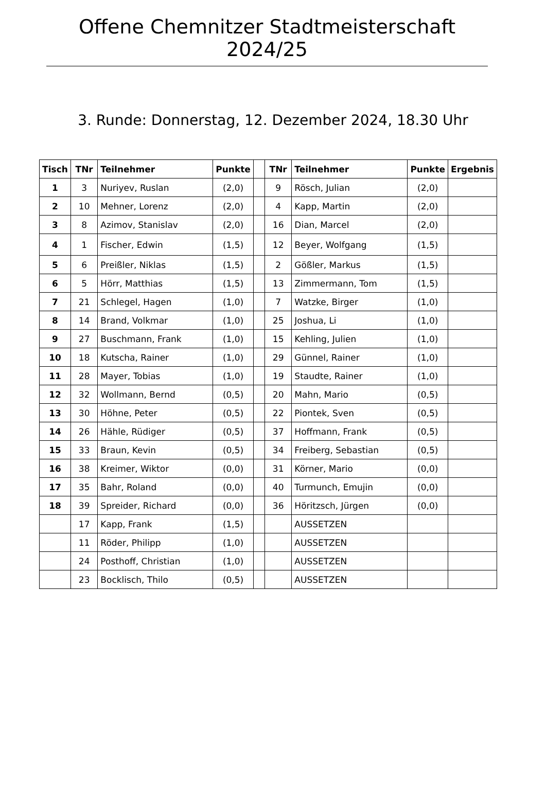Offene Chemnitzer Stadtmeisterschaft 2024/25
3. Runde: Donnerstag, 12. Dezember 2024, 18.30 Uhr
| Tisch | TNr | Teilnehmer | Punkte | | TNr | Teilnehmer | Punkte | Ergebnis |
| --- | --- | --- | --- | --- | --- | --- | --- | --- |
| 1 | 3 | Nuriyev, Ruslan | (2,0) | | 9 | Rösch, Julian | (2,0) | |
| 2 | 10 | Mehner, Lorenz | (2,0) | | 4 | Kapp, Martin | (2,0) | |
| 3 | 8 | Azimov, Stanislav | (2,0) | | 16 | Dian, Marcel | (2,0) | |
| 4 | 1 | Fischer, Edwin | (1,5) | | 12 | Beyer, Wolfgang | (1,5) | |
| 5 | 6 | Preißler, Niklas | (1,5) | | 2 | Gößler, Markus | (1,5) | |
| 6 | 5 | Hörr, Matthias | (1,5) | | 13 | Zimmermann, Tom | (1,5) | |
| 7 | 21 | Schlegel, Hagen | (1,0) | | 7 | Watzke, Birger | (1,0) | |
| 8 | 14 | Brand, Volkmar | (1,0) | | 25 | Joshua, Li | (1,0) | |
| 9 | 27 | Buschmann, Frank | (1,0) | | 15 | Kehling, Julien | (1,0) | |
| 10 | 18 | Kutscha, Rainer | (1,0) | | 29 | Günnel, Rainer | (1,0) | |
| 11 | 28 | Mayer, Tobias | (1,0) | | 19 | Staudte, Rainer | (1,0) | |
| 12 | 32 | Wollmann, Bernd | (0,5) | | 20 | Mahn, Mario | (0,5) | |
| 13 | 30 | Höhne, Peter | (0,5) | | 22 | Piontek, Sven | (0,5) | |
| 14 | 26 | Hähle, Rüdiger | (0,5) | | 37 | Hoffmann, Frank | (0,5) | |
| 15 | 33 | Braun, Kevin | (0,5) | | 34 | Freiberg, Sebastian | (0,5) | |
| 16 | 38 | Kreimer, Wiktor | (0,0) | | 31 | Körner, Mario | (0,0) | |
| 17 | 35 | Bahr, Roland | (0,0) | | 40 | Turmunch, Emujin | (0,0) | |
| 18 | 39 | Spreider, Richard | (0,0) | | 36 | Höritzsch, Jürgen | (0,0) | |
| | 17 | Kapp, Frank | (1,5) | | | AUSSETZEN | | |
| | 11 | Röder, Philipp | (1,0) | | | AUSSETZEN | | |
| | 24 | Posthoff, Christian | (1,0) | | | AUSSETZEN | | |
| | 23 | Bocklisch, Thilo | (0,5) | | | AUSSETZEN | | |